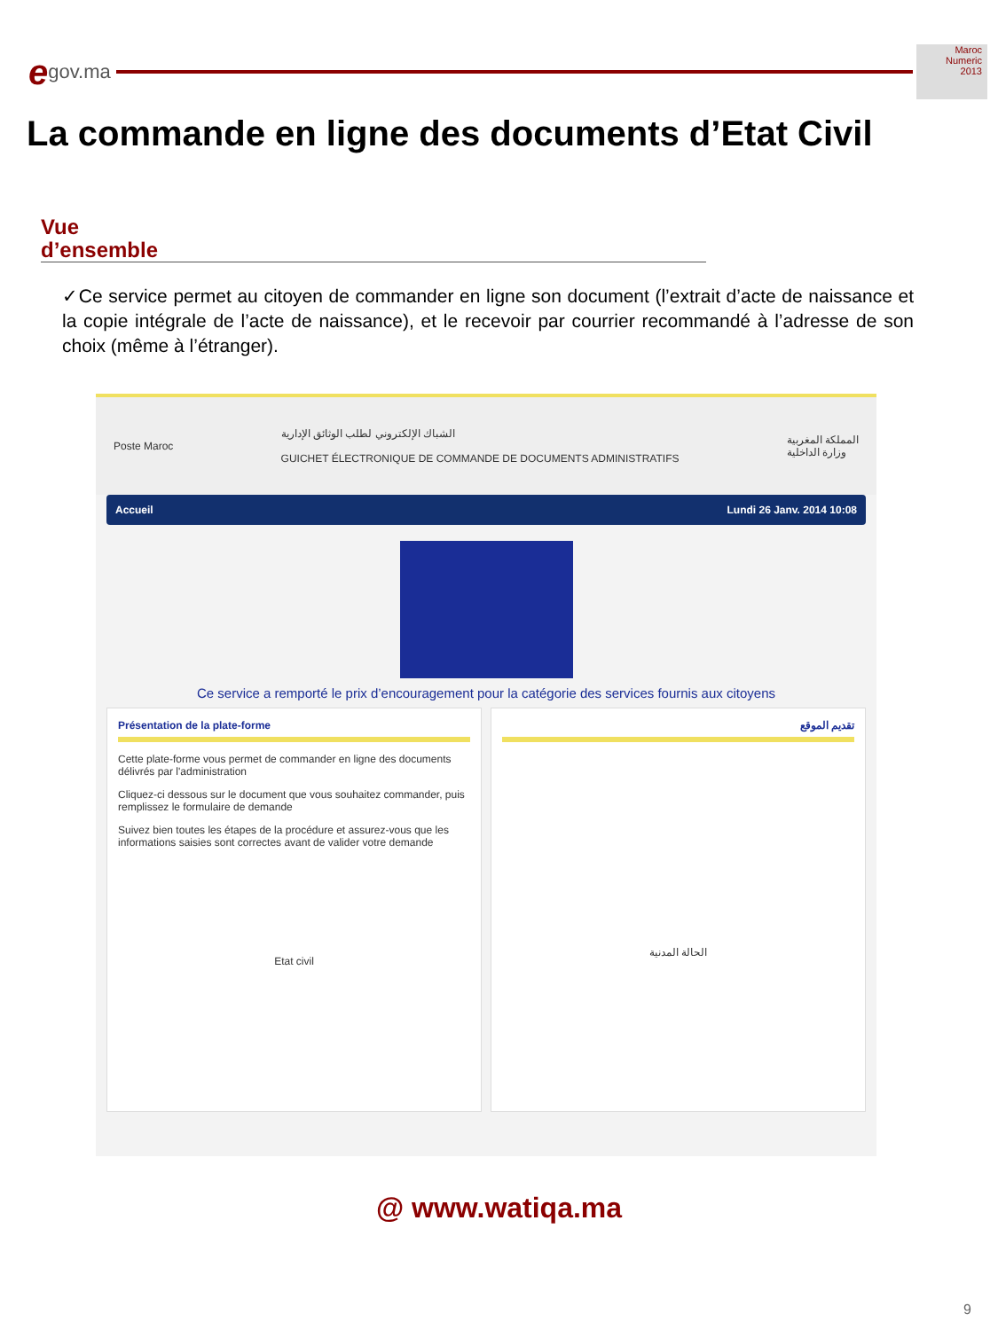egov.ma
Maroc
Numeric
2013
La commande en ligne des documents d’Etat Civil
Vue
d’ensemble
✓Ce service permet au citoyen de commander en ligne son document (l’extrait d’acte de naissance et la copie intégrale de l’acte de naissance), et le recevoir par courrier recommandé à l’adresse de son choix (même à l’étranger).
Poste Maroc الشباك الإلكتروني لطلب الوثائق الإدارية
GUICHET ÉLECTRONIQUE DE COMMANDE DE DOCUMENTS ADMINISTRATIFS المملكة المغربية
وزارة الداخلية
Accueil Lundi 26 Janv. 2014 10:08
Ce service a remporté le prix d’encouragement pour la catégorie des services fournis aux citoyens
Présentation de la plate-forme
Cette plate-forme vous permet de commander en ligne des documents délivrés par l'administration
Cliquez-ci dessous sur le document que vous souhaitez commander, puis remplissez le formulaire de demande
Suivez bien toutes les étapes de la procédure et assurez-vous que les informations saisies sont correctes avant de valider votre demande
Etat civil
تقديم الموقع
الحالة المدنية
@ www.watiqa.ma
9